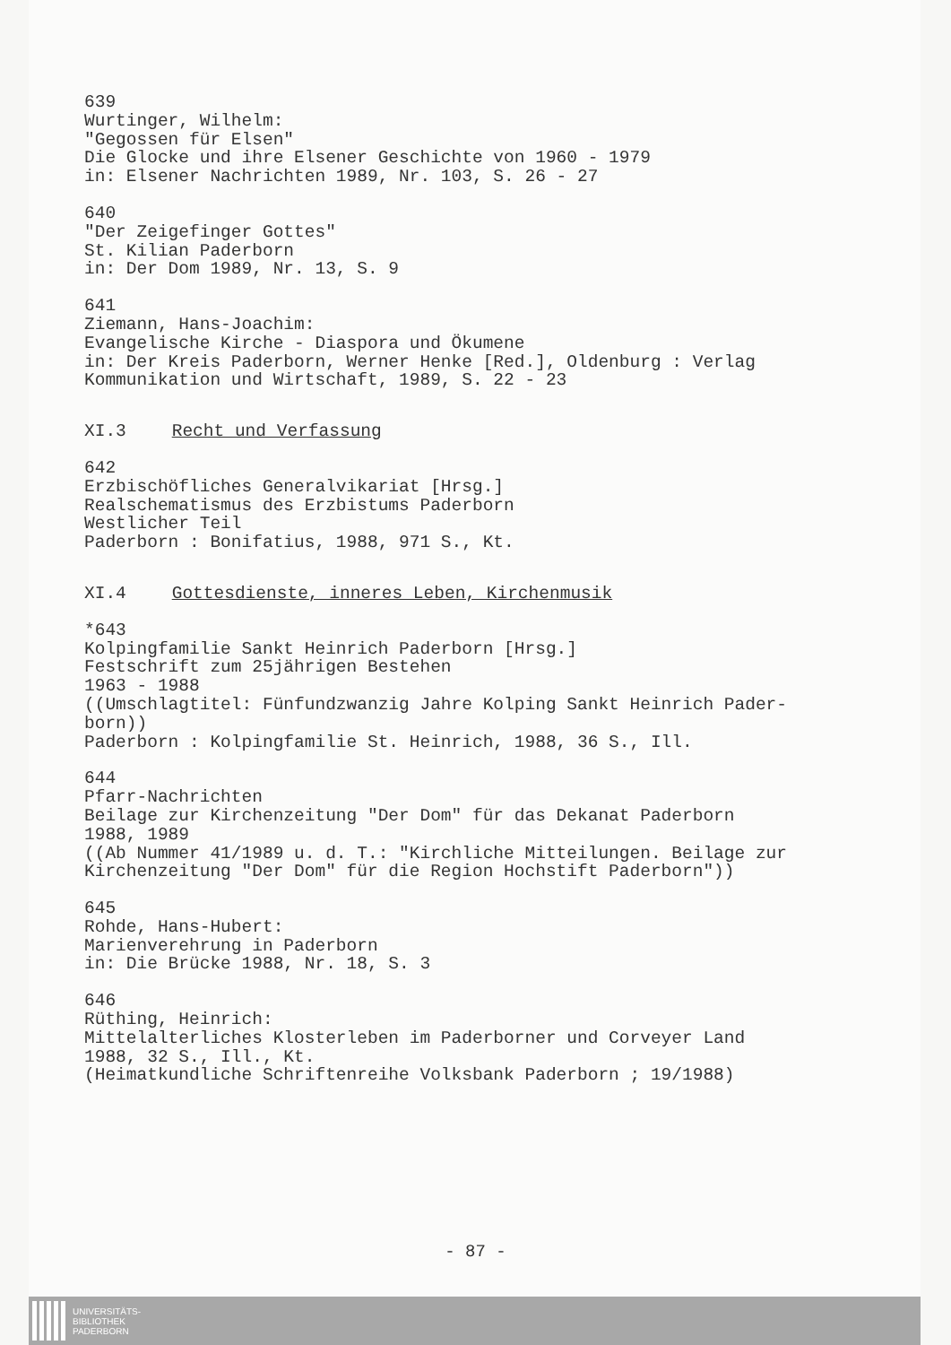639
Wurtinger, Wilhelm:
"Gegossen für Elsen"
Die Glocke und ihre Elsener Geschichte von 1960 - 1979
in: Elsener Nachrichten 1989, Nr. 103, S. 26 - 27
640
"Der Zeigefinger Gottes"
St. Kilian Paderborn
in: Der Dom 1989, Nr. 13, S. 9
641
Ziemann, Hans-Joachim:
Evangelische Kirche - Diaspora und Ökumene
in: Der Kreis Paderborn, Werner Henke [Red.], Oldenburg : Verlag
Kommunikation und Wirtschaft, 1989, S. 22 - 23
XI.3 Recht und Verfassung
642
Erzbischöfliches Generalvikariat [Hrsg.]
Realschematismus des Erzbistums Paderborn
Westlicher Teil
Paderborn : Bonifatius, 1988, 971 S., Kt.
XI.4 Gottesdienste, inneres Leben, Kirchenmusik
*643
Kolpingfamilie Sankt Heinrich Paderborn [Hrsg.]
Festschrift zum 25jährigen Bestehen
1963 - 1988
((Umschlagtitel: Fünfundzwanzig Jahre Kolping Sankt Heinrich Pader-
born))
Paderborn : Kolpingfamilie St. Heinrich, 1988, 36 S., Ill.
644
Pfarr-Nachrichten
Beilage zur Kirchenzeitung "Der Dom" für das Dekanat Paderborn
1988, 1989
((Ab Nummer 41/1989 u. d. T.: "Kirchliche Mitteilungen. Beilage zur
Kirchenzeitung "Der Dom" für die Region Hochstift Paderborn"))
645
Rohde, Hans-Hubert:
Marienverehrung in Paderborn
in: Die Brücke 1988, Nr. 18, S. 3
646
Rüthing, Heinrich:
Mittelalterliches Klosterleben im Paderborner und Corveyer Land
1988, 32 S., Ill., Kt.
(Heimatkundliche Schriftenreihe Volksbank Paderborn ; 19/1988)
- 87 -
UNIVERSITÄTS-
BIBLIOTHEK
PADERBORN